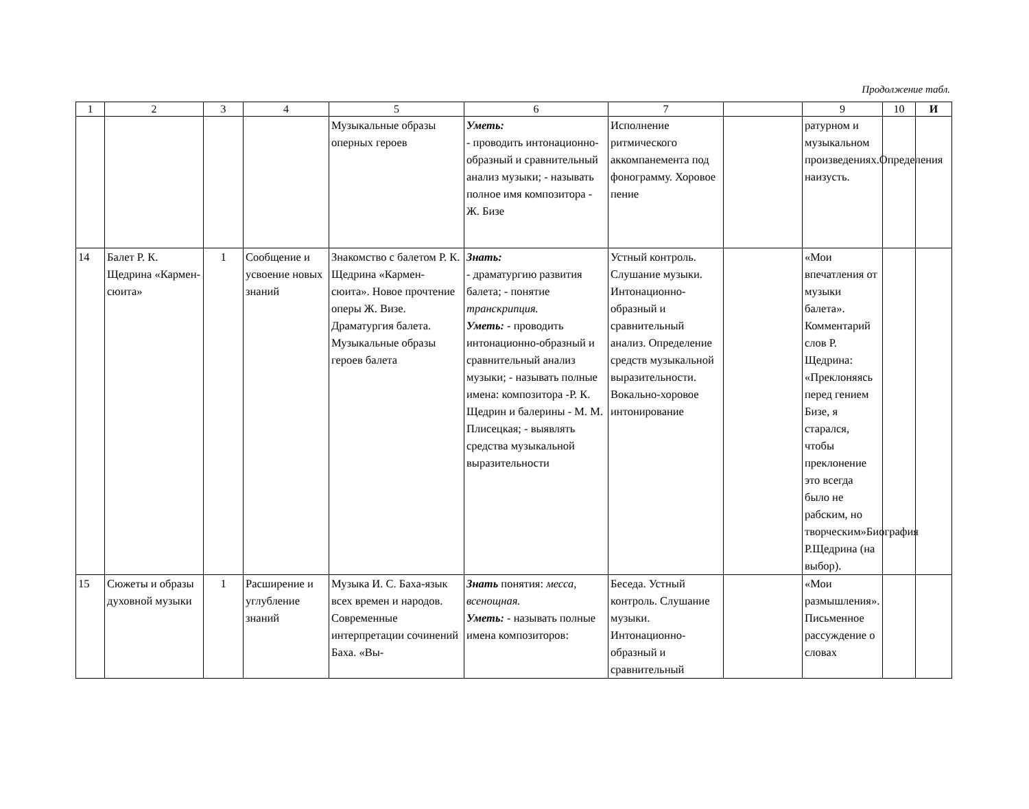Продолжение табл.
| 1 | 2 | 3 | 4 | 5 | 6 | 7 | | 9 | 10 | И |
| --- | --- | --- | --- | --- | --- | --- | --- | --- | --- | --- |
| | | | | Музыкальные образы оперных героев | Уметь: - проводить интонационно-образный и сравнительный анализ музыки; - называть полное имя композитора - Ж. Бизе | Исполнение ритмического аккомпанемента под фонограмму. Хоровое пение | | ратурном и музыкальном произведениях.Определения наизусть. | | |
| 14 | Балет Р. К. Щедрина «Кармен-сюита» | 1 | Сообщение и усвоение новых знаний | Знакомство с балетом Р. К. Щедрина «Кармен-сюита». Новое прочтение оперы Ж. Визе. Драматургия балета. Музыкальные образы героев балета | Знать: - драматургию развития балета; - понятие транскрипция. Уметь: - проводить интонационно-образный и сравнительный анализ музыки; - называть полные имена: композитора -Р. К. Щедрин и балерины - М. М. Плисецкая; - выявлять средства музыкальной выразительности | Устный контроль. Слушание музыки. Интонационно-образный и сравнительный анализ. Определение средств музыкальной выразительности. Вокально-хоровое интонирование | | «Мои впечатления от музыки балета». Комментарий слов Р. Щедрина: «Преклоняясь перед гением Бизе, я старался, чтобы преклонение это всегда было не рабским, но творческим»Биография Р.Щедрина (на выбор). | | |
| 15 | Сюжеты и образы духовной музыки | 1 | Расширение и углубление знаний | Музыка И. С. Баха-язык всех времен и народов. Современные интерпретации сочинений Баха. «Вы- | Знать понятия: месса, всенощная. Уметь: - называть полные имена композиторов: | Беседа. Устный контроль. Слушание музыки. Интонационно-образный и сравнительный | | «Мои размышления». Письменное рассуждение о словах | | |